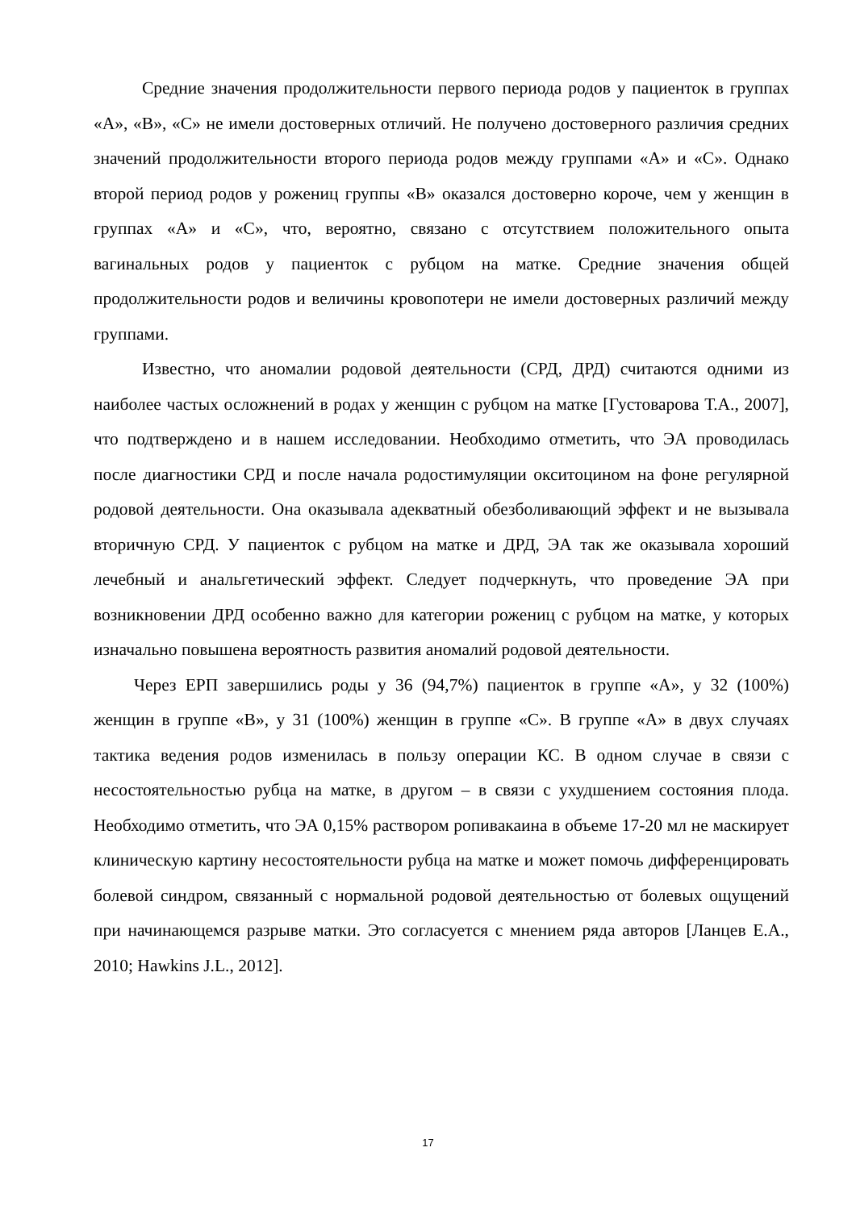Средние значения продолжительности первого периода родов у пациенток в группах «А», «В», «С» не имели достоверных отличий. Не получено достоверного различия средних значений продолжительности второго периода родов между группами «А» и «С». Однако второй период родов у рожениц группы «В» оказался достоверно короче, чем у женщин в группах «А» и «С», что, вероятно, связано с отсутствием положительного опыта вагинальных родов у пациенток с рубцом на матке. Средние значения общей продолжительности родов и величины кровопотери не имели достоверных различий между группами.
Известно, что аномалии родовой деятельности (СРД, ДРД) считаются одними из наиболее частых осложнений в родах у женщин с рубцом на матке [Густоварова Т.А., 2007], что подтверждено и в нашем исследовании. Необходимо отметить, что ЭА проводилась после диагностики СРД и после начала родостимуляции окситоцином на фоне регулярной родовой деятельности. Она оказывала адекватный обезболивающий эффект и не вызывала вторичную СРД. У пациенток с рубцом на матке и ДРД, ЭА так же оказывала хороший лечебный и анальгетический эффект. Следует подчеркнуть, что проведение ЭА при возникновении ДРД особенно важно для категории рожениц с рубцом на матке, у которых изначально повышена вероятность развития аномалий родовой деятельности.
Через ЕРП завершились роды у 36 (94,7%) пациенток в группе «А», у 32 (100%) женщин в группе «В», у 31 (100%) женщин в группе «С». В группе «А» в двух случаях тактика ведения родов изменилась в пользу операции КС. В одном случае в связи с несостоятельностью рубца на матке, в другом – в связи с ухудшением состояния плода. Необходимо отметить, что ЭА 0,15% раствором ропивакаина в объеме 17-20 мл не маскирует клиническую картину несостоятельности рубца на матке и может помочь дифференцировать болевой синдром, связанный с нормальной родовой деятельностью от болевых ощущений при начинающемся разрыве матки. Это согласуется с мнением ряда авторов [Ланцев Е.А., 2010; Hawkins J.L., 2012].
17